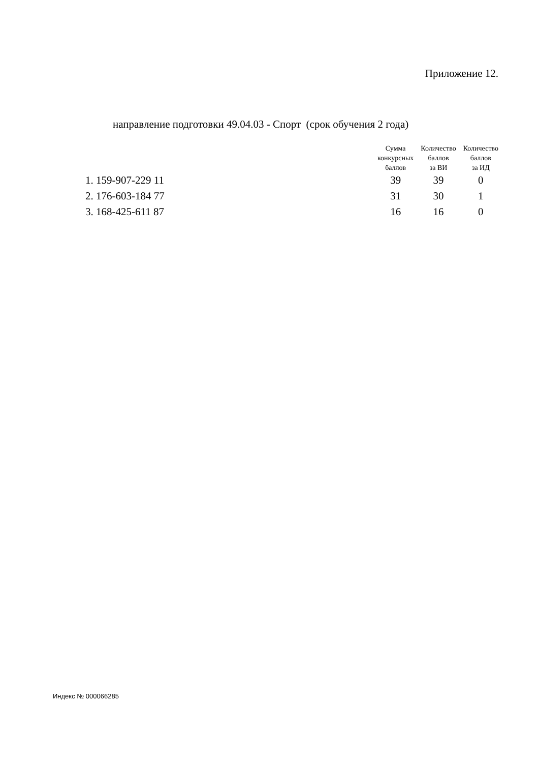Приложение 12.
направление подготовки 49.04.03 - Спорт (срок обучения 2 года)
| | Сумма конкурсных баллов | Количество баллов за ВИ | Количество баллов за ИД |
| --- | --- | --- | --- |
| 1. 159-907-229 11 | 39 | 39 | 0 |
| 2. 176-603-184 77 | 31 | 30 | 1 |
| 3. 168-425-611 87 | 16 | 16 | 0 |
Индекс № 000066285